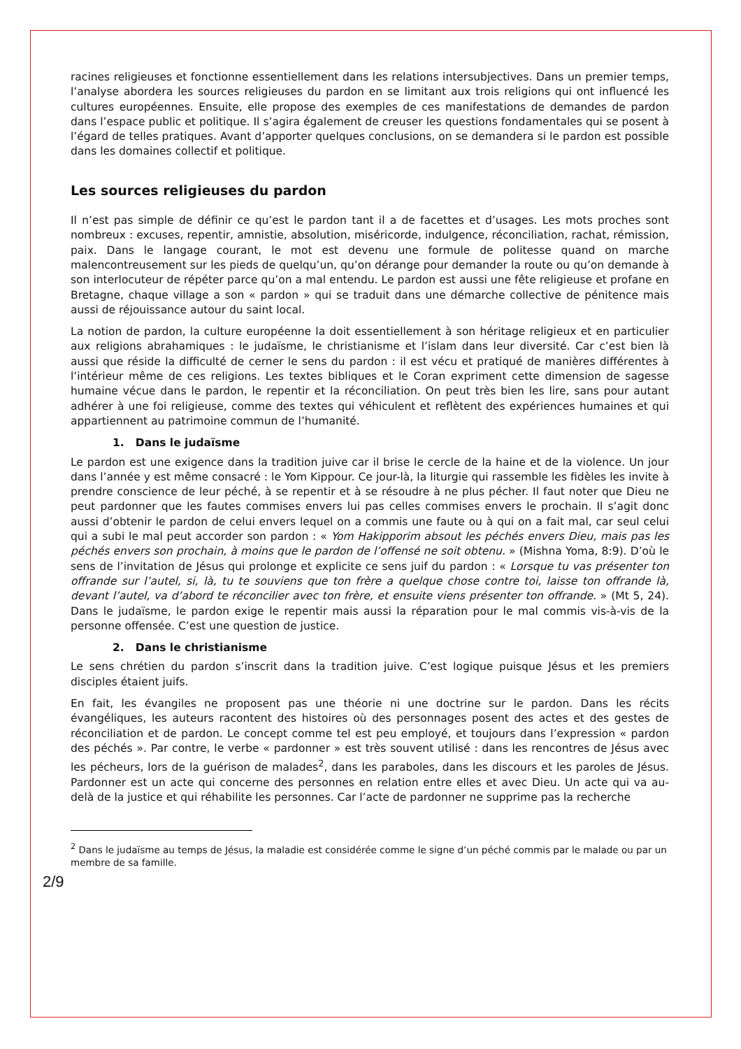racines religieuses et fonctionne essentiellement dans les relations intersubjectives. Dans un premier temps, l’analyse abordera les sources religieuses du pardon en se limitant aux trois religions qui ont influencé les cultures européennes. Ensuite, elle propose des exemples de ces manifestations de demandes de pardon dans l’espace public et politique. Il s’agira également de creuser les questions fondamentales qui se posent à l’égard de telles pratiques. Avant d’apporter quelques conclusions, on se demandera si le pardon est possible dans les domaines collectif et politique.
Les sources religieuses du pardon
Il n’est pas simple de définir ce qu’est le pardon tant il a de facettes et d’usages. Les mots proches sont nombreux : excuses, repentir, amnistie, absolution, miséricorde, indulgence, réconciliation, rachat, rémission, paix. Dans le langage courant, le mot est devenu une formule de politesse quand on marche malencontreusement sur les pieds de quelqu’un, qu’on dérange pour demander la route ou qu’on demande à son interlocuteur de répéter parce qu’on a mal entendu. Le pardon est aussi une fête religieuse et profane en Bretagne, chaque village a son « pardon » qui se traduit dans une démarche collective de pénitence mais aussi de réjouissance autour du saint local.
La notion de pardon, la culture européenne la doit essentiellement à son héritage religieux et en particulier aux religions abrahamiques : le judaïsme, le christianisme et l’islam dans leur diversité. Car c’est bien là aussi que réside la difficulté de cerner le sens du pardon : il est vécu et pratiqué de manières différentes à l’intérieur même de ces religions. Les textes bibliques et le Coran expriment cette dimension de sagesse humaine vécue dans le pardon, le repentir et la réconciliation. On peut très bien les lire, sans pour autant adhérer à une foi religieuse, comme des textes qui véhiculent et reflètent des expériences humaines et qui appartiennent au patrimoine commun de l’humanité.
1. Dans le judaïsme
Le pardon est une exigence dans la tradition juive car il brise le cercle de la haine et de la violence. Un jour dans l’année y est même consacré : le Yom Kippour. Ce jour-là, la liturgie qui rassemble les fidèles les invite à prendre conscience de leur péché, à se repentir et à se résoudre à ne plus pécher. Il faut noter que Dieu ne peut pardonner que les fautes commises envers lui pas celles commises envers le prochain. Il s’agit donc aussi d’obtenir le pardon de celui envers lequel on a commis une faute ou à qui on a fait mal, car seul celui qui a subi le mal peut accorder son pardon : « Yom Hakipporim absout les péchés envers Dieu, mais pas les péchés envers son prochain, à moins que le pardon de l’offensé ne soit obtenu. » (Mishna Yoma, 8:9). D’où le sens de l’invitation de Jésus qui prolonge et explicite ce sens juif du pardon : « Lorsque tu vas présenter ton offrande sur l’autel, si, là, tu te souviens que ton frère a quelque chose contre toi, laisse ton offrande là, devant l’autel, va d’abord te réconcilier avec ton frère, et ensuite viens présenter ton offrande. » (Mt 5, 24). Dans le judaïsme, le pardon exige le repentir mais aussi la réparation pour le mal commis vis-à-vis de la personne offensée. C’est une question de justice.
2. Dans le christianisme
Le sens chrétien du pardon s’inscrit dans la tradition juive. C’est logique puisque Jésus et les premiers disciples étaient juifs.
En fait, les évangiles ne proposent pas une théorie ni une doctrine sur le pardon. Dans les récits évangéliques, les auteurs racontent des histoires où des personnages posent des actes et des gestes de réconciliation et de pardon. Le concept comme tel est peu employé, et toujours dans l’expression « pardon des péchés ». Par contre, le verbe « pardonner » est très souvent utilisé : dans les rencontres de Jésus avec les pécheurs, lors de la guérison de malades<sup>2</sup>, dans les paraboles, dans les discours et les paroles de Jésus. Pardonner est un acte qui concerne des personnes en relation entre elles et avec Dieu. Un acte qui va au-delà de la justice et qui réhabilite les personnes. Car l’acte de pardonner ne supprime pas la recherche
<sup>2</sup> Dans le judaïsme au temps de Jésus, la maladie est considérée comme le signe d’un péché commis par le malade ou par un membre de sa famille.
2/9